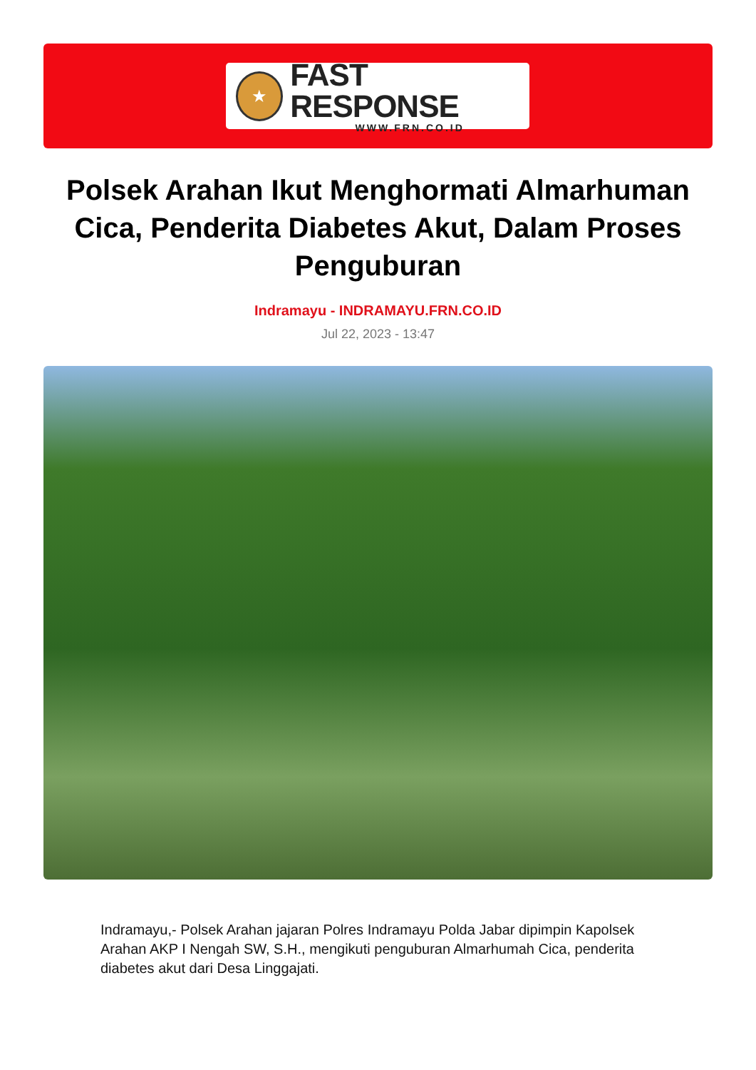★
FAST RESPONSE
WWW.FRN.CO.ID
Polsek Arahan Ikut Menghormati Almarhuman Cica, Penderita Diabetes Akut, Dalam Proses Penguburan
Indramayu - INDRAMAYU.FRN.CO.ID
Jul 22, 2023 - 13:47
Indramayu,- Polsek Arahan jajaran Polres Indramayu Polda Jabar dipimpin Kapolsek Arahan AKP I Nengah SW, S.H., mengikuti penguburan Almarhumah Cica, penderita diabetes akut dari Desa Linggajati.